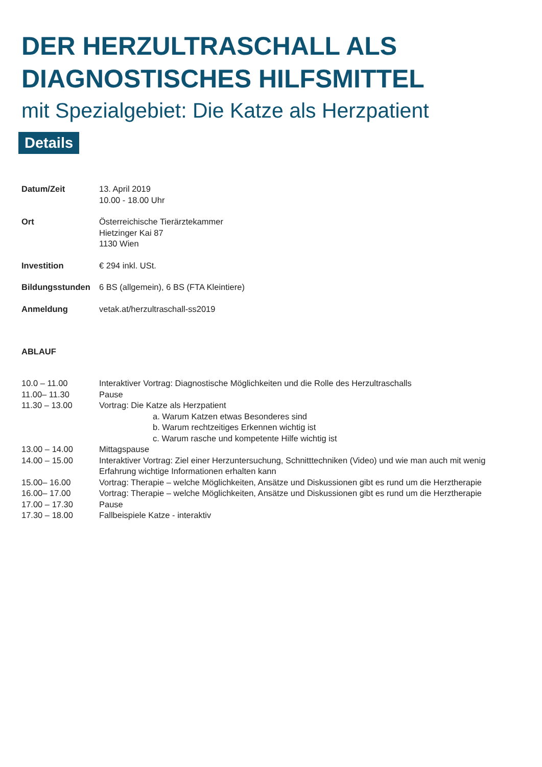DER HERZULTRASCHALL ALS
DIAGNOSTISCHES HILFSMITTEL
mit Spezialgebiet: Die Katze als Herzpatient
Details
| Datum/Zeit | 13. April 2019 10.00 - 18.00 Uhr |
| Ort | Österreichische Tierärztekammer Hietzinger Kai 87 1130 Wien |
| Investition | € 294 inkl. USt. |
| Bildungsstunden | 6 BS (allgemein), 6 BS (FTA Kleintiere) |
| Anmeldung | vetak.at/herzultraschall-ss2019 |
ABLAUF
| 10.0 – 11.00 | Interaktiver Vortrag: Diagnostische Möglichkeiten und die Rolle des Herzultraschalls |
| 11.00– 11.30 | Pause |
| 11.30 – 13.00 | Vortrag: Die Katze als Herzpatient a. Warum Katzen etwas Besonderes sind b. Warum rechtzeitiges Erkennen wichtig ist c. Warum rasche und kompetente Hilfe wichtig ist |
| 13.00 – 14.00 | Mittagspause |
| 14.00 – 15.00 | Interaktiver Vortrag: Ziel einer Herzuntersuchung, Schnitttechniken (Video) und wie man auch mit wenig Erfahrung wichtige Informationen erhalten kann |
| 15.00– 16.00 | Vortrag: Therapie – welche Möglichkeiten, Ansätze und Diskussionen gibt es rund um die Herztherapie |
| 16.00– 17.00 | Vortrag: Therapie – welche Möglichkeiten, Ansätze und Diskussionen gibt es rund um die Herztherapie |
| 17.00 – 17.30 | Pause |
| 17.30 – 18.00 | Fallbeispiele Katze - interaktiv |